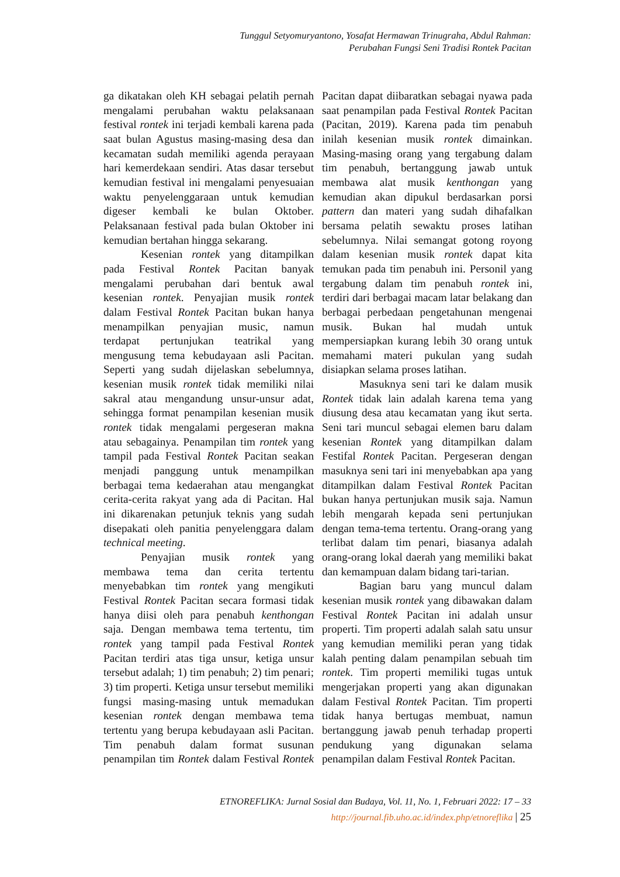Tunggul Setyomuryantono, Yosafat Hermawan Trinugraha, Abdul Rahman:
Perubahan Fungsi Seni Tradisi Rontek Pacitan
ga dikatakan oleh KH sebagai pelatih pernah mengalami perubahan waktu pelaksanaan festival rontek ini terjadi kembali karena pada saat bulan Agustus masing-masing desa dan kecamatan sudah memiliki agenda perayaan hari kemerdekaan sendiri. Atas dasar tersebut kemudian festival ini mengalami penyesuaian waktu penyelenggaraan untuk kemudian digeser kembali ke bulan Oktober. Pelaksanaan festival pada bulan Oktober ini kemudian bertahan hingga sekarang.
Kesenian rontek yang ditampilkan pada Festival Rontek Pacitan banyak mengalami perubahan dari bentuk awal kesenian rontek. Penyajian musik rontek dalam Festival Rontek Pacitan bukan hanya menampilkan penyajian music, namun terdapat pertunjukan teatrikal yang mengusung tema kebudayaan asli Pacitan. Seperti yang sudah dijelaskan sebelumnya, kesenian musik rontek tidak memiliki nilai sakral atau mengandung unsur-unsur adat, sehingga format penampilan kesenian musik rontek tidak mengalami pergeseran makna atau sebagainya. Penampilan tim rontek yang tampil pada Festival Rontek Pacitan seakan menjadi panggung untuk menampilkan berbagai tema kedaerahan atau mengangkat cerita-cerita rakyat yang ada di Pacitan. Hal ini dikarenakan petunjuk teknis yang sudah disepakati oleh panitia penyelenggara dalam technical meeting.
Penyajian musik rontek yang membawa tema dan cerita tertentu menyebabkan tim rontek yang mengikuti Festival Rontek Pacitan secara formasi tidak hanya diisi oleh para penabuh kenthongan saja. Dengan membawa tema tertentu, tim rontek yang tampil pada Festival Rontek Pacitan terdiri atas tiga unsur, ketiga unsur tersebut adalah; 1) tim penabuh; 2) tim penari; 3) tim properti. Ketiga unsur tersebut memiliki fungsi masing-masing untuk memadukan kesenian rontek dengan membawa tema tertentu yang berupa kebudayaan asli Pacitan. Tim penabuh dalam format susunan penampilan tim Rontek dalam Festival Rontek Pacitan dapat diibaratkan sebagai nyawa pada saat penampilan pada Festival Rontek Pacitan (Pacitan, 2019). Karena pada tim penabuh inilah kesenian musik rontek dimainkan. Masing-masing orang yang tergabung dalam tim penabuh, bertanggung jawab untuk membawa alat musik kenthongan yang kemudian akan dipukul berdasarkan porsi pattern dan materi yang sudah dihafalkan bersama pelatih sewaktu proses latihan sebelumnya. Nilai semangat gotong royong dalam kesenian musik rontek dapat kita temukan pada tim penabuh ini. Personil yang tergabung dalam tim penabuh rontek ini, terdiri dari berbagai macam latar belakang dan berbagai perbedaan pengetahunan mengenai musik. Bukan hal mudah untuk mempersiapkan kurang lebih 30 orang untuk memahami materi pukulan yang sudah disiapkan selama proses latihan.
Masuknya seni tari ke dalam musik Rontek tidak lain adalah karena tema yang diusung desa atau kecamatan yang ikut serta. Seni tari muncul sebagai elemen baru dalam kesenian Rontek yang ditampilkan dalam Festifal Rontek Pacitan. Pergeseran dengan masuknya seni tari ini menyebabkan apa yang ditampilkan dalam Festival Rontek Pacitan bukan hanya pertunjukan musik saja. Namun lebih mengarah kepada seni pertunjukan dengan tema-tema tertentu. Orang-orang yang terlibat dalam tim penari, biasanya adalah orang-orang lokal daerah yang memiliki bakat dan kemampuan dalam bidang tari-tarian.
Bagian baru yang muncul dalam kesenian musik rontek yang dibawakan dalam Festival Rontek Pacitan ini adalah unsur properti. Tim properti adalah salah satu unsur yang kemudian memiliki peran yang tidak kalah penting dalam penampilan sebuah tim rontek. Tim properti memiliki tugas untuk mengerjakan properti yang akan digunakan dalam Festival Rontek Pacitan. Tim properti tidak hanya bertugas membuat, namun bertanggung jawab penuh terhadap properti pendukung yang digunakan selama penampilan dalam Festival Rontek Pacitan.
ETNOREFLIKA: Jurnal Sosial dan Budaya, Vol. 11, No. 1, Februari 2022: 17 – 33
http://journal.fib.uho.ac.id/index.php/etnoreflika | 25